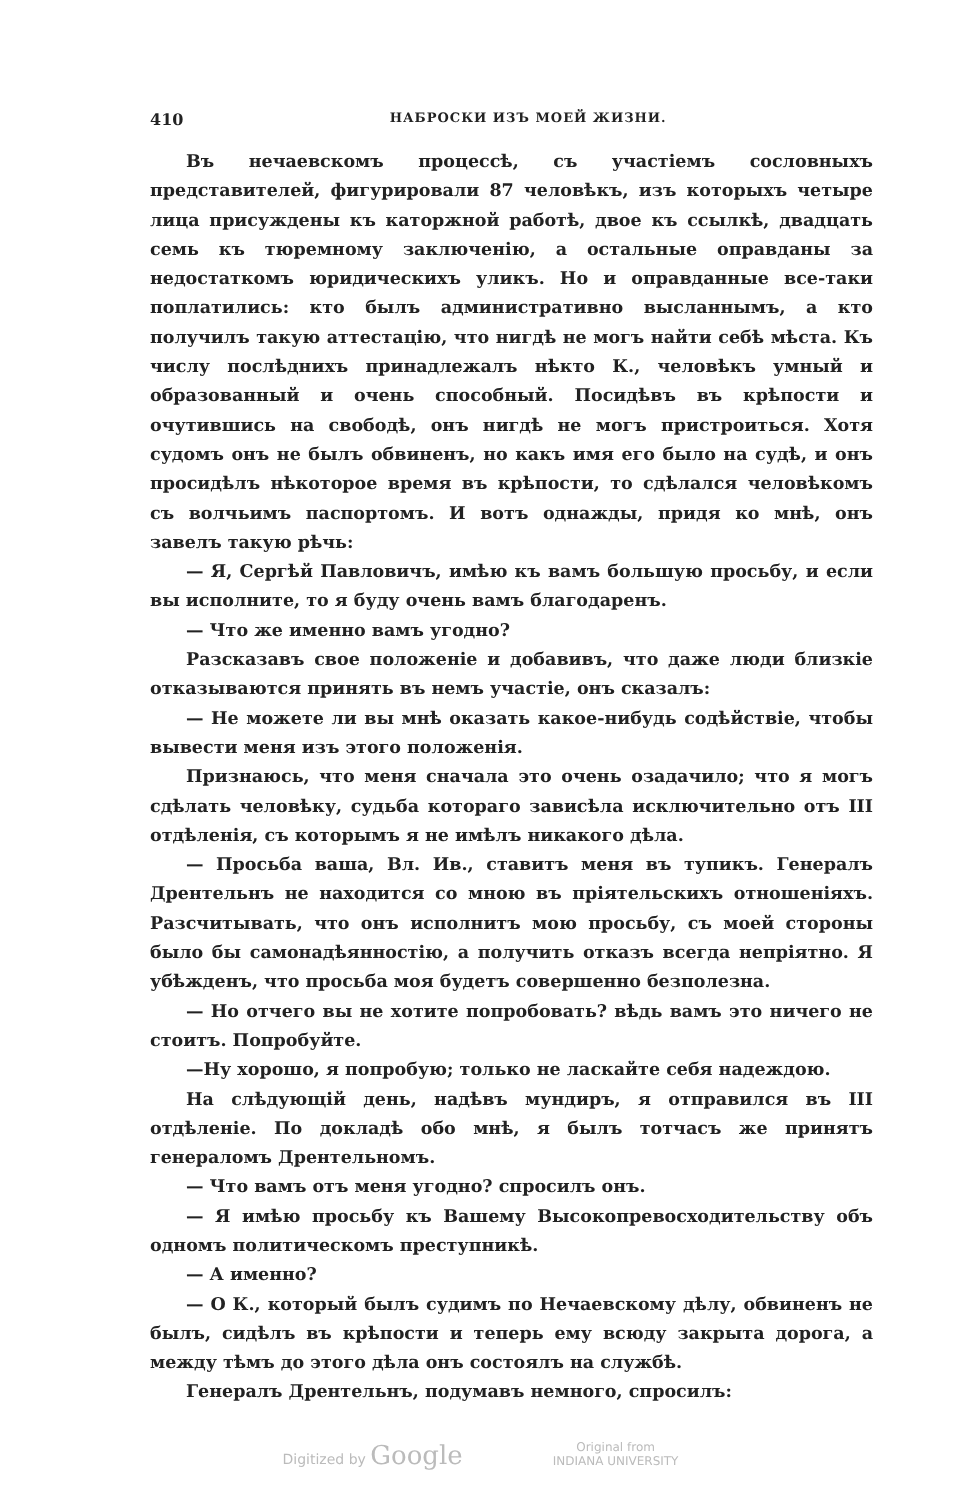410 НАБРОСКИ ИЗЪ МОЕЙ ЖИЗНИ.
Въ нечаевскомъ процессѣ, съ участіемъ сословныхъ представителей, фигурировали 87 человѣкъ, изъ которыхъ четыре лица присуждены къ каторжной работѣ, двое къ ссылкѣ, двадцать семь къ тюремному заключенію, а остальные оправданы за недостаткомъ юридическихъ уликъ. Но и оправданные все-таки поплатились: кто былъ административно высланнымъ, а кто получилъ такую аттестацію, что нигдѣ не могъ найти себѣ мѣста. Къ числу послѣднихъ принадлежалъ нѣкто К., человѣкъ умный и образованный и очень способный. Посидѣвъ въ крѣпости и очутившись на свободѣ, онъ нигдѣ не могъ пристроиться. Хотя судомъ онъ не былъ обвиненъ, но какъ имя его было на судѣ, и онъ просидѣлъ нѣкоторое время въ крѣпости, то сдѣлался человѣкомъ съ волчьимъ паспортомъ. И вотъ однажды, придя ко мнѣ, онъ завелъ такую рѣчь:
— Я, Сергѣй Павловичъ, имѣю къ вамъ большую просьбу, и если вы исполните, то я буду очень вамъ благодаренъ.
— Что же именно вамъ угодно?
Разсказавъ свое положеніе и добавивъ, что даже люди близкіе отказываются принять въ немъ участіе, онъ сказалъ:
— Не можете ли вы мнѣ оказать какое-нибудь содѣйствіе, чтобы вывести меня изъ этого положенія.
Признаюсь, что меня сначала это очень озадачило; что я могъ сдѣлать человѣку, судьба котораго зависѣла исключительно отъ III отдѣленія, съ которымъ я не имѣлъ никакого дѣла.
— Просьба ваша, Вл. Ив., ставитъ меня въ тупикъ. Генералъ Дрентельнъ не находится со мною въ пріятельскихъ отношеніяхъ. Разсчитывать, что онъ исполнитъ мою просьбу, съ моей стороны было бы самонадѣянностію, а получить отказъ всегда непріятно. Я убѣжденъ, что просьба моя будетъ совершенно безполезна.
— Но отчего вы не хотите попробовать? вѣдь вамъ это ничего не стоитъ. Попробуйте.
—Ну хорошо, я попробую; только не ласкайте себя надеждою.
На слѣдующій день, надѣвъ мундиръ, я отправился въ III отдѣленіе. По докладѣ обо мнѣ, я былъ тотчасъ же принятъ генераломъ Дрентельномъ.
— Что вамъ отъ меня угодно? спросилъ онъ.
— Я имѣю просьбу къ Вашему Высокопревосходительству объ одномъ политическомъ преступникѣ.
— А именно?
— О К., который былъ судимъ по Нечаевскому дѣлу, обвиненъ не былъ, сидѣлъ въ крѣпости и теперь ему всюду закрыта дорога, а между тѣмъ до этого дѣла онъ состоялъ на службѣ.
Генералъ Дрентельнъ, подумавъ немного, спросилъ:
Digitized by Google Original from
INDIANA UNIVERSITY